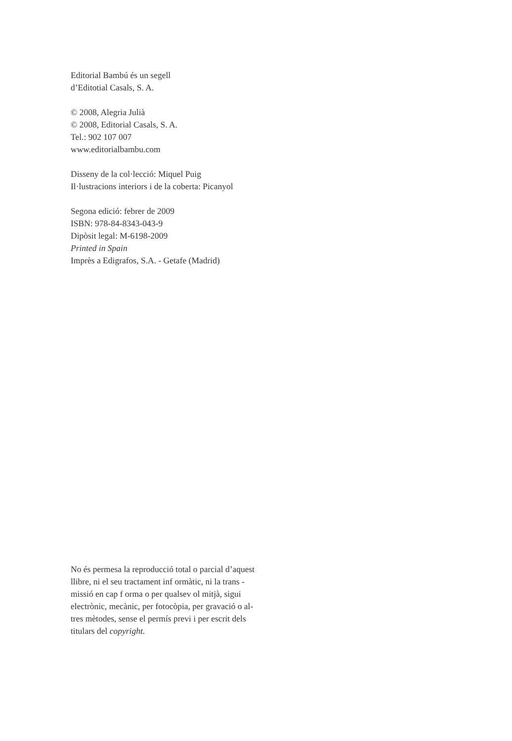Editorial Bambú és un segell
d’Editotial Casals, S. A.
© 2008, Alegria Julià
© 2008, Editorial Casals, S. A.
Tel.: 902 107 007
www.editorialbambu.com
Disseny de la col·lecció: Miquel Puig
Il·lustracions interiors i de la coberta: Picanyol
Segona edició: febrer de 2009
ISBN: 978-84-8343-043-9
Dipòsit legal: M-6198-2009
Printed in Spain
Imprès a Edigrafos, S.A. - Getafe (Madrid)
No és permesa la reproducció total o parcial d’aquest
llibre, ni el seu tractament inf ormàtic, ni la trans -
missió en cap f orma o per qualsev ol mitjà, sigui
electrònic, mecànic, per fotocòpia, per gravació o al-
tres mètodes, sense el permís previ i per escrit dels
titulars del copyright.